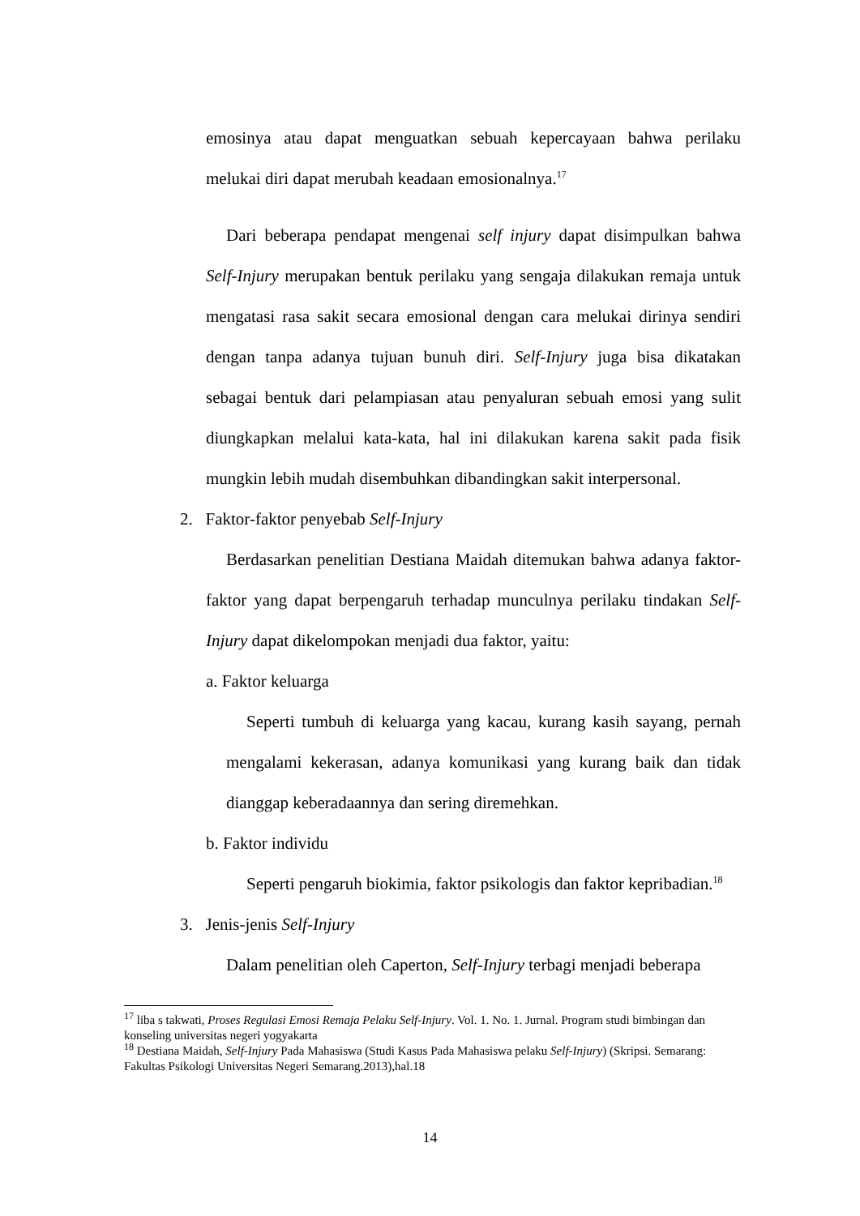emosinya atau dapat menguatkan sebuah kepercayaan bahwa perilaku melukai diri dapat merubah keadaan emosionalnya.<sup>17</sup>
Dari beberapa pendapat mengenai self injury dapat disimpulkan bahwa Self-Injury merupakan bentuk perilaku yang sengaja dilakukan remaja untuk mengatasi rasa sakit secara emosional dengan cara melukai dirinya sendiri dengan tanpa adanya tujuan bunuh diri. Self-Injury juga bisa dikatakan sebagai bentuk dari pelampiasan atau penyaluran sebuah emosi yang sulit diungkapkan melalui kata-kata, hal ini dilakukan karena sakit pada fisik mungkin lebih mudah disembuhkan dibandingkan sakit interpersonal.
2. Faktor-faktor penyebab Self-Injury
Berdasarkan penelitian Destiana Maidah ditemukan bahwa adanya faktor-faktor yang dapat berpengaruh terhadap munculnya perilaku tindakan Self-Injury dapat dikelompokan menjadi dua faktor, yaitu:
a. Faktor keluarga
Seperti tumbuh di keluarga yang kacau, kurang kasih sayang, pernah mengalami kekerasan, adanya komunikasi yang kurang baik dan tidak dianggap keberadaannya dan sering diremehkan.
b. Faktor individu
Seperti pengaruh biokimia, faktor psikologis dan faktor kepribadian.<sup>18</sup>
3. Jenis-jenis Self-Injury
Dalam penelitian oleh Caperton, Self-Injury terbagi menjadi beberapa
<sup>17</sup> liba s takwati, Proses Regulasi Emosi Remaja Pelaku Self-Injury. Vol. 1. No. 1. Jurnal. Program studi bimbingan dan konseling universitas negeri yogyakarta
<sup>18</sup> Destiana Maidah, Self-Injury Pada Mahasiswa (Studi Kasus Pada Mahasiswa pelaku Self-Injury) (Skripsi. Semarang: Fakultas Psikologi Universitas Negeri Semarang.2013),hal.18
14